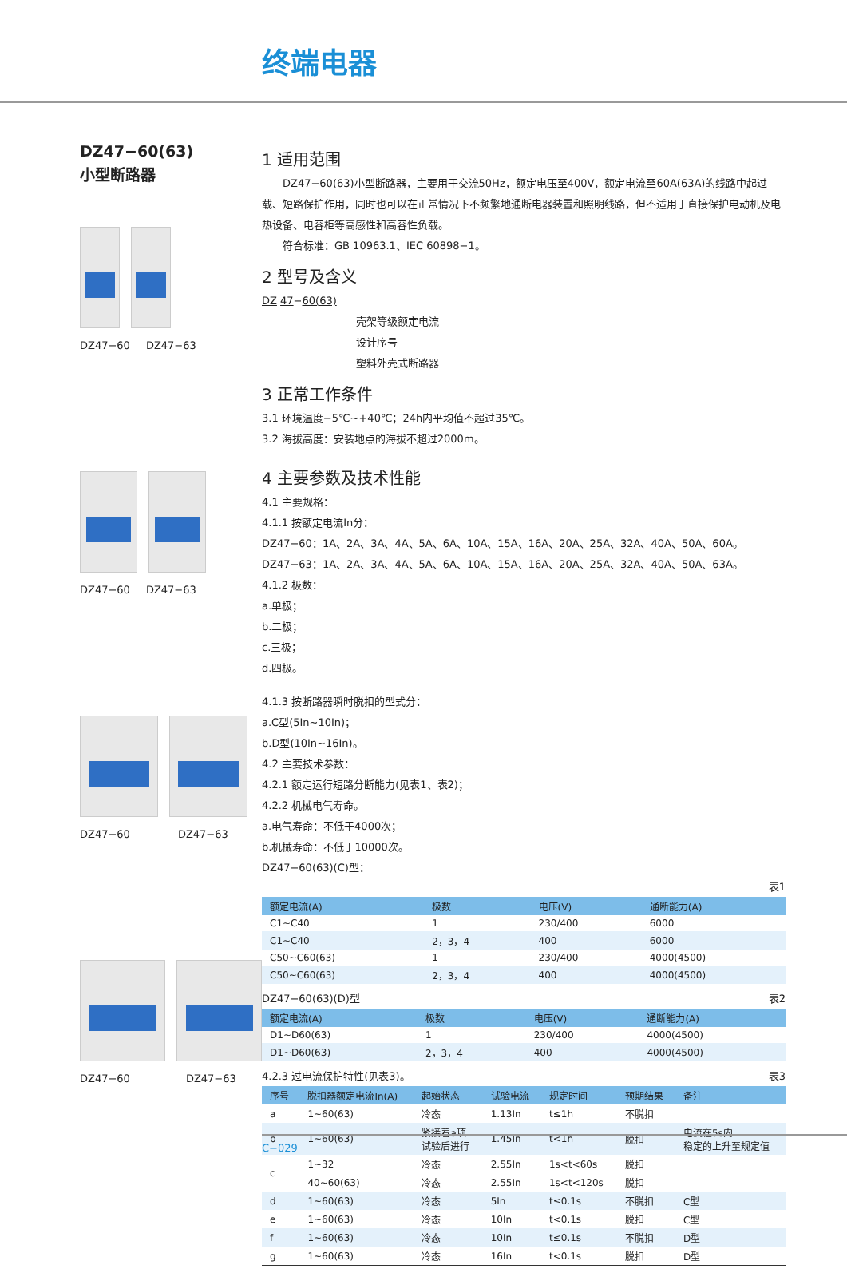终端电器
DZ47−60(63)
小型断路器
DZ47−60 DZ47−63
DZ47−60 DZ47−63
DZ47−60 DZ47−63
DZ47−60 DZ47−63
1 适用范围
  DZ47−60(63)小型断路器，主要用于交流50Hz，额定电压至400V，额定电流至60A(63A)的线路中起过载、短路保护作用，同时也可以在正常情况下不频繁地通断电器装置和照明线路，但不适用于直接保护电动机及电热设备、电容柜等高感性和高容性负载。
  符合标准：GB 10963.1、IEC 60898−1。
2 型号及含义
DZ 47−60(63)
壳架等级额定电流
设计序号
塑料外壳式断路器
3 正常工作条件
3.1 环境温度−5℃~+40℃；24h内平均值不超过35℃。
3.2 海拔高度：安装地点的海拔不超过2000m。
4 主要参数及技术性能
4.1 主要规格：
4.1.1 按额定电流In分：
DZ47−60：1A、2A、3A、4A、5A、6A、10A、15A、16A、20A、25A、32A、40A、50A、60A。
DZ47−63：1A、2A、3A、4A、5A、6A、10A、15A、16A、20A、25A、32A、40A、50A、63A。
4.1.2 极数：
a.单极；
b.二极；
c.三极；
d.四极。
4.1.3 按断路器瞬时脱扣的型式分：
a.C型(5In~10In)；
b.D型(10In~16In)。
4.2 主要技术参数：
4.2.1 额定运行短路分断能力(见表1、表2)；
4.2.2 机械电气寿命。
a.电气寿命：不低于4000次；
b.机械寿命：不低于10000次。
DZ47−60(63)(C)型：
表1
| 额定电流(A) | 极数 | 电压(V) | 通断能力(A) |
| --- | --- | --- | --- |
| C1~C40 | 1 | 230/400 | 6000 |
| C1~C40 | 2，3，4 | 400 | 6000 |
| C50~C60(63) | 1 | 230/400 | 4000(4500) |
| C50~C60(63) | 2，3，4 | 400 | 4000(4500) |
DZ47−60(63)(D)型 表2
| 额定电流(A) | 极数 | 电压(V) | 通断能力(A) |
| --- | --- | --- | --- |
| D1~D60(63) | 1 | 230/400 | 4000(4500) |
| D1~D60(63) | 2，3，4 | 400 | 4000(4500) |
4.2.3 过电流保护特性(见表3)。 表3
| 序号 | 脱扣器额定电流In(A) | 起始状态 | 试验电流 | 规定时间 | 预期结果 | 备注 |
| --- | --- | --- | --- | --- | --- | --- |
| a | 1~60(63) | 冷态 | 1.13In | t≤1h | 不脱扣 | |
| b | 1~60(63) | 紧接着a项 试验后进行 | 1.45In | t<1h | 脱扣 | 电流在5s内 稳定的上升至规定值 |
| c | 1~32 | 冷态 | 2.55In | 1s<t<60s | 脱扣 | |
| | 40~60(63) | 冷态 | 2.55In | 1s<t<120s | 脱扣 | |
| d | 1~60(63) | 冷态 | 5In | t≤0.1s | 不脱扣 | C型 |
| e | 1~60(63) | 冷态 | 10In | t<0.1s | 脱扣 | C型 |
| f | 1~60(63) | 冷态 | 10In | t≤0.1s | 不脱扣 | D型 |
| g | 1~60(63) | 冷态 | 16In | t<0.1s | 脱扣 | D型 |
C−029